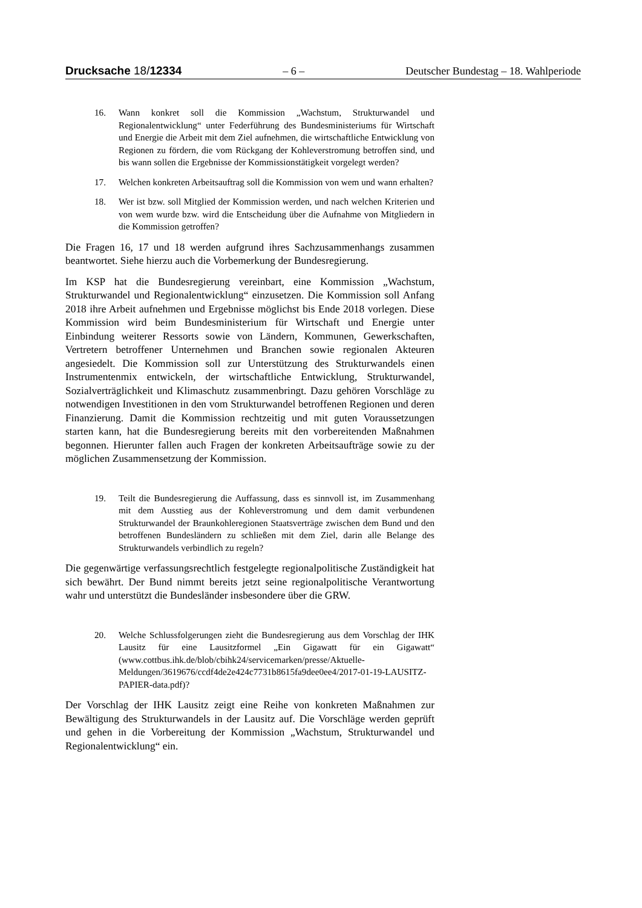Drucksache 18/12334 – 6 – Deutscher Bundestag – 18. Wahlperiode
16. Wann konkret soll die Kommission „Wachstum, Strukturwandel und Regionalentwicklung“ unter Federführung des Bundesministeriums für Wirtschaft und Energie die Arbeit mit dem Ziel aufnehmen, die wirtschaftliche Entwicklung von Regionen zu fördern, die vom Rückgang der Kohleverstromung betroffen sind, und bis wann sollen die Ergebnisse der Kommissionstätigkeit vorgelegt werden?
17. Welchen konkreten Arbeitsauftrag soll die Kommission von wem und wann erhalten?
18. Wer ist bzw. soll Mitglied der Kommission werden, und nach welchen Kriterien und von wem wurde bzw. wird die Entscheidung über die Aufnahme von Mitgliedern in die Kommission getroffen?
Die Fragen 16, 17 und 18 werden aufgrund ihres Sachzusammenhangs zusammen beantwortet. Siehe hierzu auch die Vorbemerkung der Bundesregierung.
Im KSP hat die Bundesregierung vereinbart, eine Kommission „Wachstum, Strukturwandel und Regionalentwicklung“ einzusetzen. Die Kommission soll Anfang 2018 ihre Arbeit aufnehmen und Ergebnisse möglichst bis Ende 2018 vorlegen. Diese Kommission wird beim Bundesministerium für Wirtschaft und Energie unter Einbindung weiterer Ressorts sowie von Ländern, Kommunen, Gewerkschaften, Vertretern betroffener Unternehmen und Branchen sowie regionalen Akteuren angesiedelt. Die Kommission soll zur Unterstützung des Strukturwandels einen Instrumentenmix entwickeln, der wirtschaftliche Entwicklung, Strukturwandel, Sozialverträglichkeit und Klimaschutz zusammenbringt. Dazu gehören Vorschläge zu notwendigen Investitionen in den vom Strukturwandel betroffenen Regionen und deren Finanzierung. Damit die Kommission rechtzeitig und mit guten Voraussetzungen starten kann, hat die Bundesregierung bereits mit den vorbereitenden Maßnahmen begonnen. Hierunter fallen auch Fragen der konkreten Arbeitsaufträge sowie zu der möglichen Zusammensetzung der Kommission.
19. Teilt die Bundesregierung die Auffassung, dass es sinnvoll ist, im Zusammenhang mit dem Ausstieg aus der Kohleverstromung und dem damit verbundenen Strukturwandel der Braunkohleregionen Staatsverträge zwischen dem Bund und den betroffenen Bundesländern zu schließen mit dem Ziel, darin alle Belange des Strukturwandels verbindlich zu regeln?
Die gegenwärtige verfassungsrechtlich festgelegte regionalpolitische Zuständigkeit hat sich bewährt. Der Bund nimmt bereits jetzt seine regionalpolitische Verantwortung wahr und unterstützt die Bundesländer insbesondere über die GRW.
20. Welche Schlussfolgerungen zieht die Bundesregierung aus dem Vorschlag der IHK Lausitz für eine Lausitzformel „Ein Gigawatt für ein Gigawatt“ (www.cottbus.ihk.de/blob/cbihk24/servicemarken/presse/Aktuelle-Meldungen/3619676/ccdf4de2e424c7731b8615fa9dee0ee4/2017-01-19-LAUSITZ-PAPIER-data.pdf)?
Der Vorschlag der IHK Lausitz zeigt eine Reihe von konkreten Maßnahmen zur Bewältigung des Strukturwandels in der Lausitz auf. Die Vorschläge werden geprüft und gehen in die Vorbereitung der Kommission „Wachstum, Strukturwandel und Regionalentwicklung“ ein.